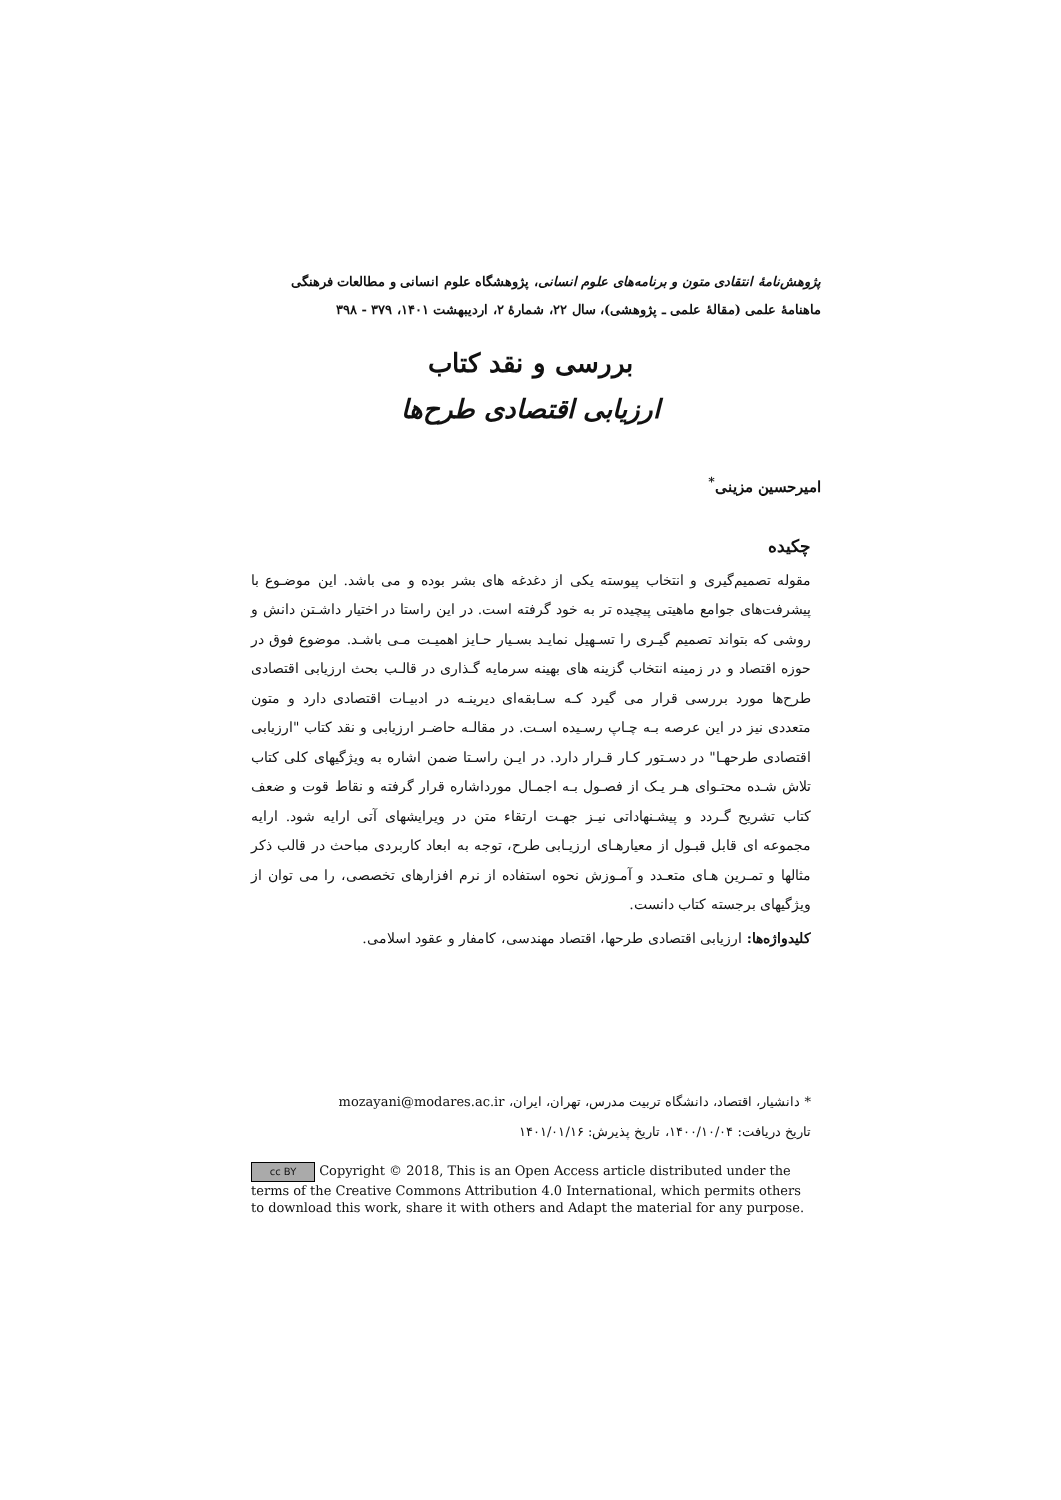پژوهش‌نامهٔ انتقادی متون و برنامه‌های علوم انسانی، پژوهشگاه علوم انسانی و مطالعات فرهنگی
ماهنامهٔ علمی (مقالهٔ علمی ـ پژوهشی)، سال ۲۲، شمارهٔ ۲، اردیبهشت ۱۴۰۱، ۳۷۹ - ۳۹۸
بررسی و نقد کتاب
ارزیابی اقتصادی طرح‌ها
امیرحسین مزینی<sup>*</sup>
چکیده
مقوله تصمیم‌گیری و انتخاب پیوسته یکی از دغدغه های بشر بوده و می باشد. این موضـوع با پیشرفت‌های جوامع ماهیتی پیچیده تر به خود گرفته است. در این راستا در اختیار داشـتن دانش و روشی که بتواند تصمیم گیـری را تسـهیل نمایـد بسـیار حـایز اهمیـت مـی باشـد. موضوع فوق در حوزه اقتصاد و در زمینه انتخاب گزینه های بهینه سرمایه گـذاری در قالـب بحث ارزیابی اقتصادی طرح‌ها مورد بررسی قرار می گیرد کـه سـابقه‌ای دیرینـه در ادبیـات اقتصادی دارد و متون متعددی نیز در این عرصه بـه چـاپ رسـیده اسـت. در مقالـه حاضـر ارزیابی و نقد کتاب "ارزیابی اقتصادی طرحهـا" در دسـتور کـار قـرار دارد. در ایـن راسـتا ضمن اشاره به ویژگیهای کلی کتاب تلاش شـده محتـوای هـر یـک از فصـول بـه اجمـال مورداشاره قرار گرفته و نقاط قوت و ضعف کتاب تشریح گـردد و پیشـنهاداتی نیـز جهـت ارتقاء متن در ویرایشهای آتی ارایه شود. ارایه مجموعه ای قابل قبـول از معیارهـای ارزیـابی طرح، توجه به ابعاد کاربردی مباحث در قالب ذکر مثالها و تمـرین هـای متعـدد و آمـوزش نحوه استفاده از نرم افزارهای تخصصی، را می توان از ویژگیهای برجسته کتاب دانست.
کلیدواژه‌ها: ارزیابی اقتصادی طرحها، اقتصاد مهندسی، کامفار و عقود اسلامی.
* دانشیار، اقتصاد، دانشگاه تربیت مدرس، تهران، ایران، mozayani@modares.ac.ir
تاریخ دریافت: ۱۴۰۰/۱۰/۰۴، تاریخ پذیرش: ۱۴۰۱/۰۱/۱۶
cc BY Copyright © 2018, This is an Open Access article distributed under the terms of the Creative Commons Attribution 4.0 International, which permits others to download this work, share it with others and Adapt the material for any purpose.